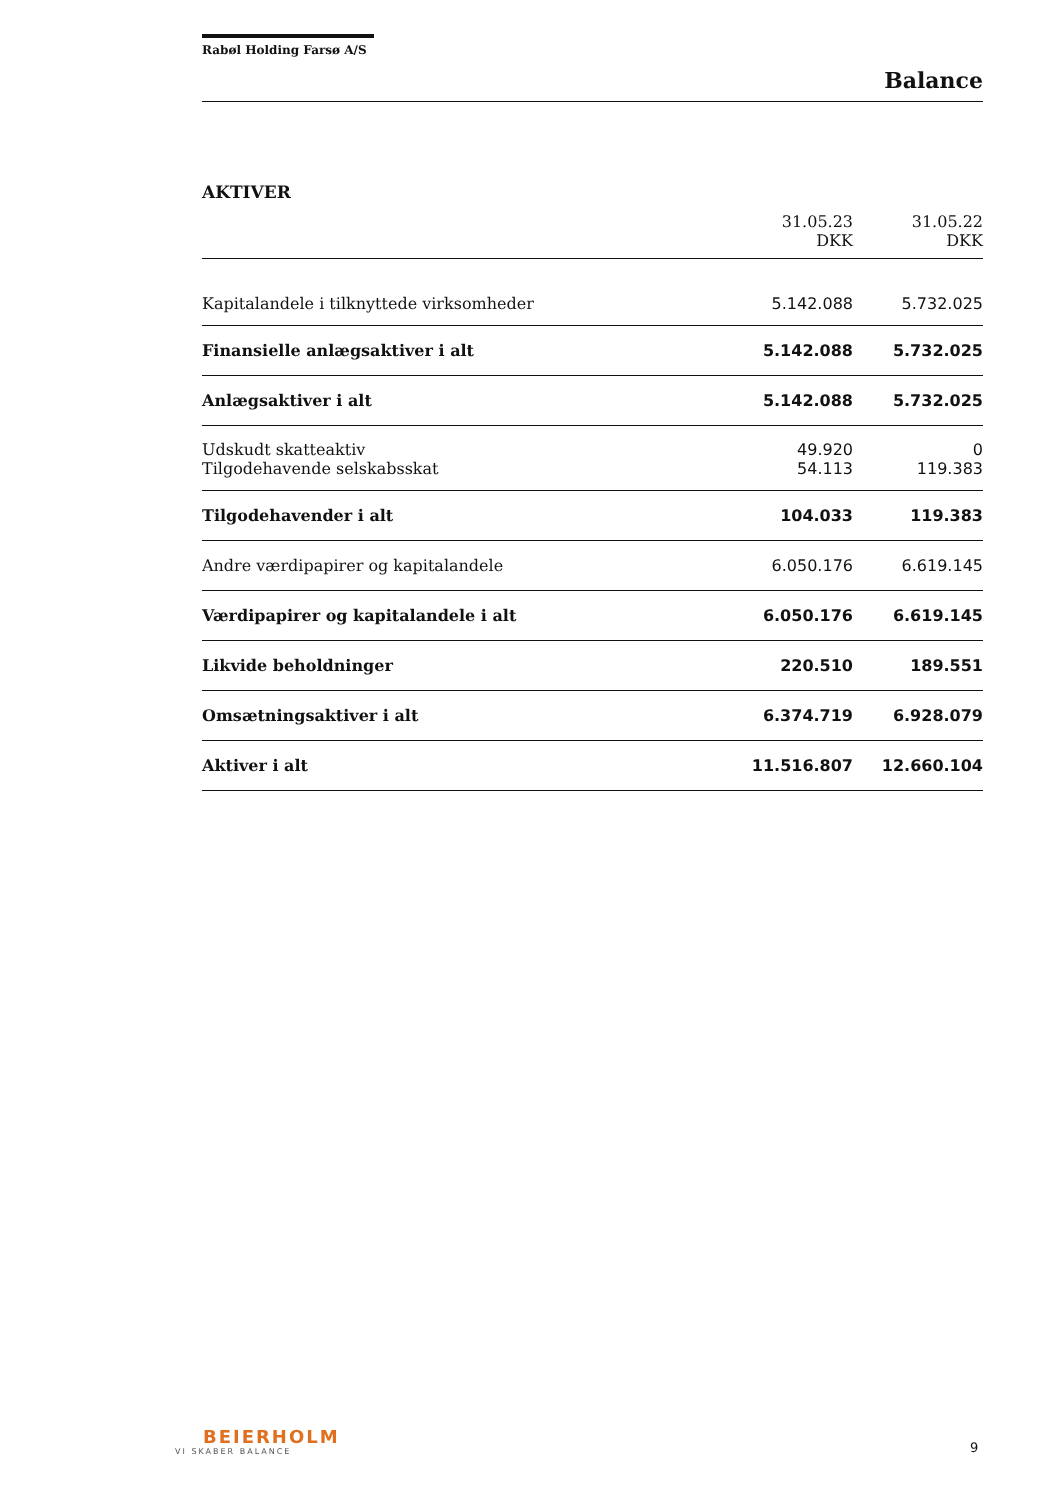Rabøl Holding Farsø A/S
Balance
AKTIVER
| | 31.05.23 DKK | 31.05.22 DKK |
| --- | --- | --- |
| Kapitalandele i tilknyttede virksomheder | 5.142.088 | 5.732.025 |
| Finansielle anlægsaktiver i alt | 5.142.088 | 5.732.025 |
| Anlægsaktiver i alt | 5.142.088 | 5.732.025 |
| Udskudt skatteaktiv | 49.920 | 0 |
| Tilgodehavende selskabsskat | 54.113 | 119.383 |
| Tilgodehavender i alt | 104.033 | 119.383 |
| Andre værdipapirer og kapitalandele | 6.050.176 | 6.619.145 |
| Værdipapirer og kapitalandele i alt | 6.050.176 | 6.619.145 |
| Likvide beholdninger | 220.510 | 189.551 |
| Omsætningsaktiver i alt | 6.374.719 | 6.928.079 |
| Aktiver i alt | 11.516.807 | 12.660.104 |
BEIERHOLM
VI SKABER BALANCE
9